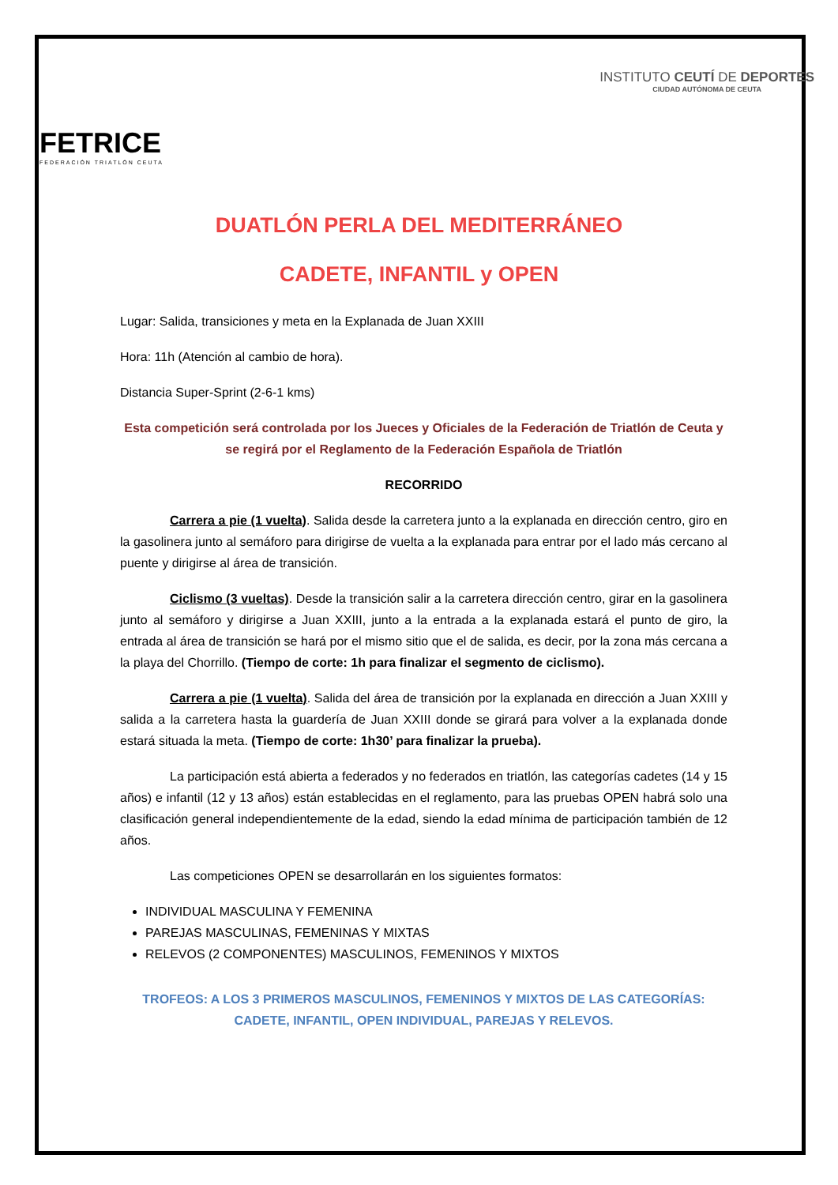FETRICE
FEDERACIÓN TRIATLÓN CEUTA
INSTITUTO CEUTÍ DE DEPORTES
CIUDAD AUTÓNOMA DE CEUTA
DUATLÓN PERLA DEL MEDITERRÁNEO
CADETE, INFANTIL y OPEN
Lugar: Salida, transiciones y meta en la Explanada de Juan XXIII
Hora: 11h (Atención al cambio de hora).
Distancia Super-Sprint (2-6-1 kms)
Esta competición será controlada por los Jueces y Oficiales de la Federación de Triatlón de Ceuta y se regirá por el Reglamento de la Federación Española de Triatlón
RECORRIDO
Carrera a pie (1 vuelta). Salida desde la carretera junto a la explanada en dirección centro, giro en la gasolinera junto al semáforo para dirigirse de vuelta a la explanada para entrar por el lado más cercano al puente y dirigirse al área de transición.
Ciclismo (3 vueltas). Desde la transición salir a la carretera dirección centro, girar en la gasolinera junto al semáforo y dirigirse a Juan XXIII, junto a la entrada a la explanada estará el punto de giro, la entrada al área de transición se hará por el mismo sitio que el de salida, es decir, por la zona más cercana a la playa del Chorrillo. (Tiempo de corte: 1h para finalizar el segmento de ciclismo).
Carrera a pie (1 vuelta). Salida del área de transición por la explanada en dirección a Juan XXIII y salida a la carretera hasta la guardería de Juan XXIII donde se girará para volver a la explanada donde estará situada la meta. (Tiempo de corte: 1h30’ para finalizar la prueba).
La participación está abierta a federados y no federados en triatlón, las categorías cadetes (14 y 15 años) e infantil (12 y 13 años) están establecidas en el reglamento, para las pruebas OPEN habrá solo una clasificación general independientemente de la edad, siendo la edad mínima de participación también de 12 años.
Las competiciones OPEN se desarrollarán en los siguientes formatos:
INDIVIDUAL MASCULINA Y FEMENINA
PAREJAS MASCULINAS, FEMENINAS Y MIXTAS
RELEVOS (2 COMPONENTES) MASCULINOS, FEMENINOS Y MIXTOS
TROFEOS: A LOS 3 PRIMEROS MASCULINOS, FEMENINOS Y MIXTOS DE LAS CATEGORÍAS: CADETE, INFANTIL, OPEN INDIVIDUAL, PAREJAS Y RELEVOS.